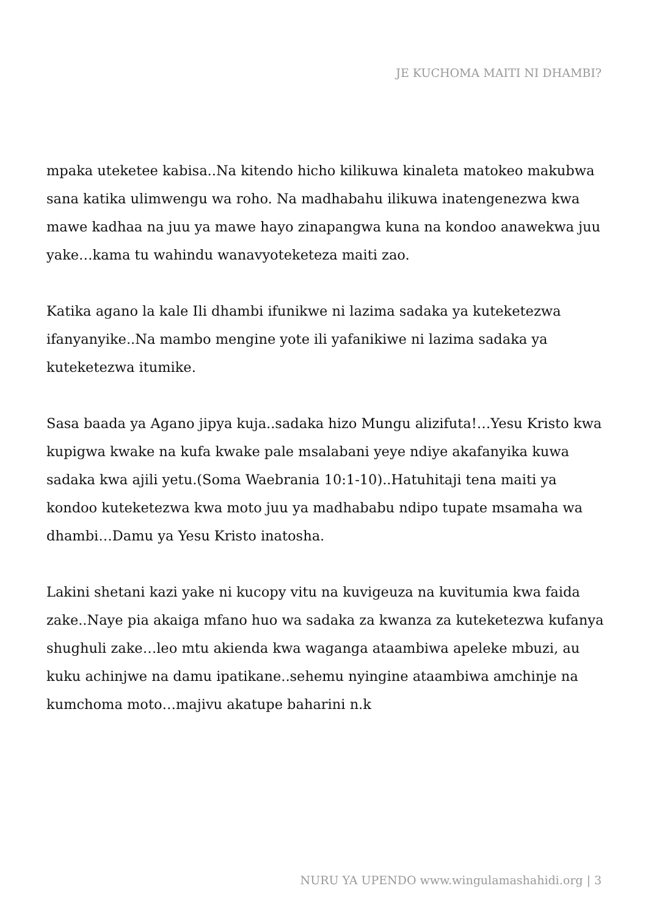JE KUCHOMA MAITI NI DHAMBI?
mpaka uteketee kabisa..Na kitendo hicho kilikuwa kinaleta matokeo makubwa sana katika ulimwengu wa roho. Na madhabahu ilikuwa inatengenezwa kwa mawe kadhaa na juu ya mawe hayo zinapangwa kuna na kondoo anawekwa juu yake…kama tu wahindu wanavyoteketeza maiti zao.
Katika agano la kale Ili dhambi ifunikwe ni lazima sadaka ya kuteketezwa ifanyanyike..Na mambo mengine yote ili yafanikiwe ni lazima sadaka ya kuteketezwa itumike.
Sasa baada ya Agano jipya kuja..sadaka hizo Mungu alizifuta!…Yesu Kristo kwa kupigwa kwake na kufa kwake pale msalabani yeye ndiye akafanyika kuwa sadaka kwa ajili yetu.(Soma Waebrania 10:1-10)..Hatuhitaji tena maiti ya kondoo kuteketezwa kwa moto juu ya madhababu ndipo tupate msamaha wa dhambi…Damu ya Yesu Kristo inatosha.
Lakini shetani kazi yake ni kucopy vitu na kuvigeuza na kuvitumia kwa faida zake..Naye pia akaiga mfano huo wa sadaka za kwanza za kuteketezwa kufanya shughuli zake…leo mtu akienda kwa waganga ataambiwa apeleke mbuzi, au kuku achinjwe na damu ipatikane..sehemu nyingine ataambiwa amchinje na kumchoma moto…majivu akatupe baharini n.k
NURU YA UPENDO www.wingulamashahidi.org | 3